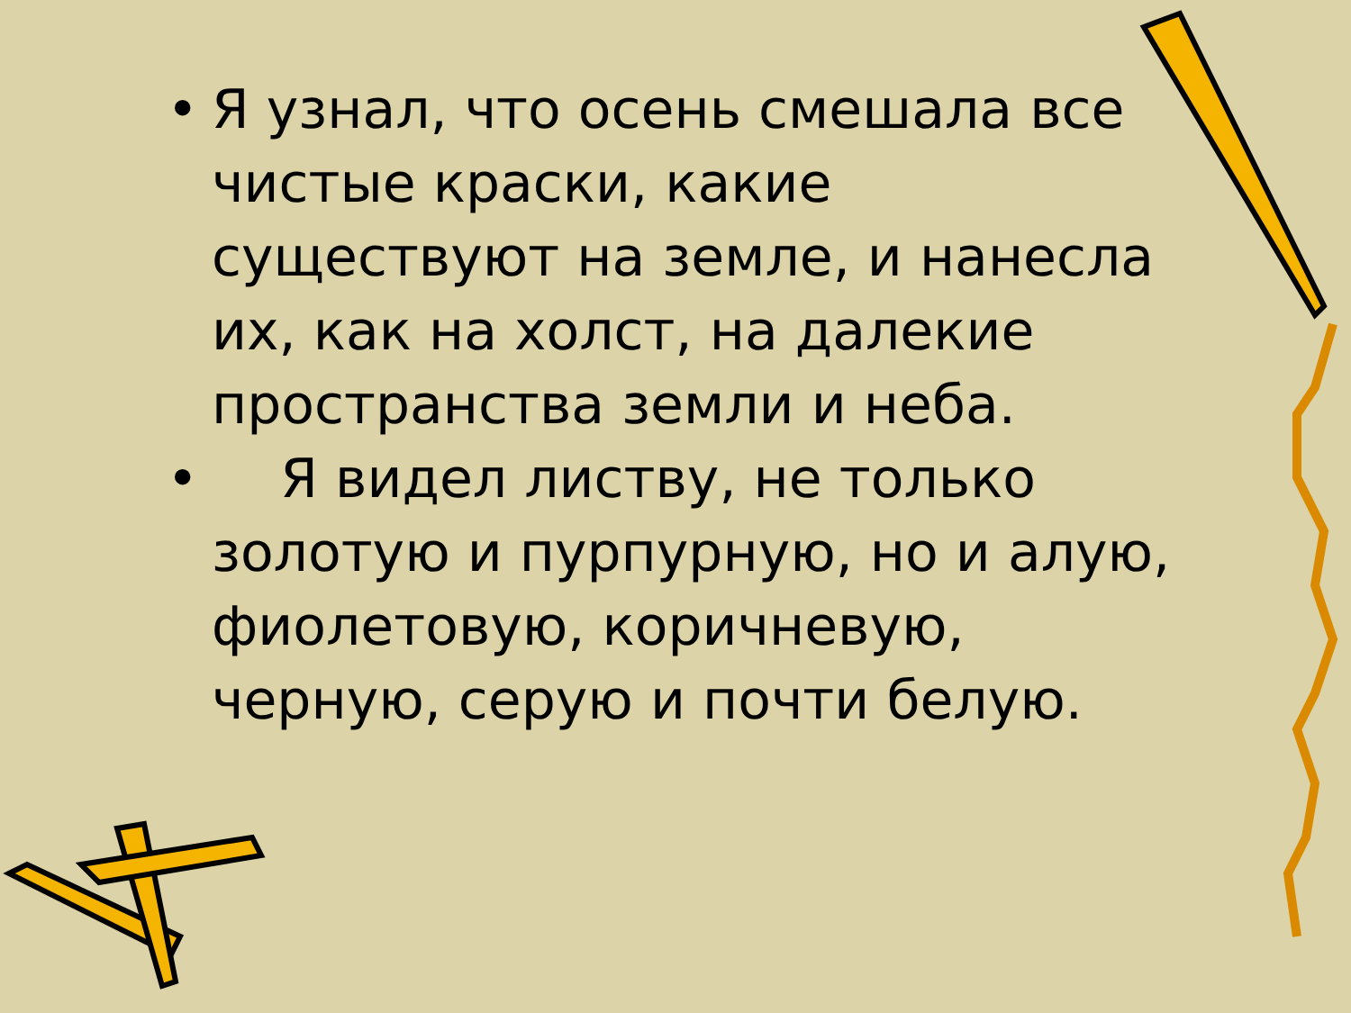• Я узнал, что осень смешала все чистые краски, какие существуют на земле, и нанесла их, как на холст, на далекие пространства земли и неба.
• Я видел листву, не только золотую и пурпурную, но и алую, фиолетовую, коричневую, черную, серую и почти белую.